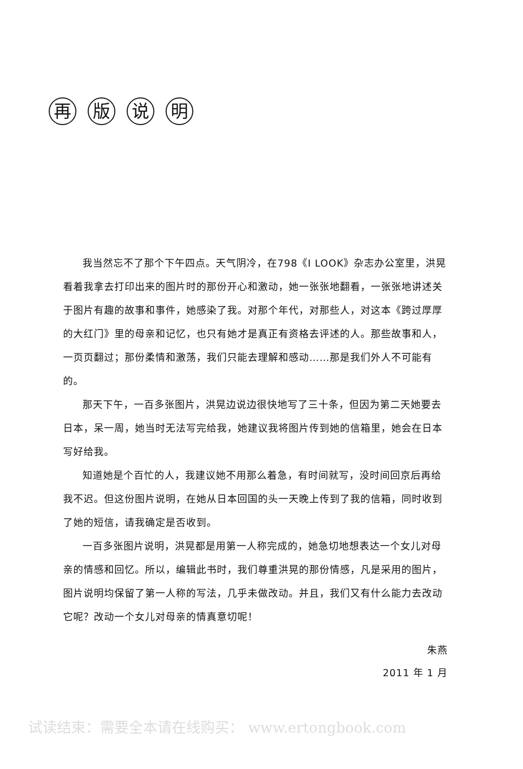再 版 说 明
我当然忘不了那个下午四点。天气阴冷，在798《I LOOK》杂志办公室里，洪晃看着我拿去打印出来的图片时的那份开心和激动，她一张张地翻看，一张张地讲述关于图片有趣的故事和事件，她感染了我。对那个年代，对那些人，对这本《跨过厚厚的大红门》里的母亲和记忆，也只有她才是真正有资格去评述的人。那些故事和人，一页页翻过；那份柔情和激荡，我们只能去理解和感动……那是我们外人不可能有的。
那天下午，一百多张图片，洪晃边说边很快地写了三十条，但因为第二天她要去日本，呆一周，她当时无法写完给我，她建议我将图片传到她的信箱里，她会在日本写好给我。
知道她是个百忙的人，我建议她不用那么着急，有时间就写，没时间回京后再给我不迟。但这份图片说明，在她从日本回国的头一天晚上传到了我的信箱，同时收到了她的短信，请我确定是否收到。
一百多张图片说明，洪晃都是用第一人称完成的，她急切地想表达一个女儿对母亲的情感和回忆。所以，编辑此书时，我们尊重洪晃的那份情感，凡是采用的图片，图片说明均保留了第一人称的写法，几乎未做改动。并且，我们又有什么能力去改动它呢？改动一个女儿对母亲的情真意切呢！
朱燕
2011 年 1 月
试读结束：需要全本请在线购买： www.ertongbook.com